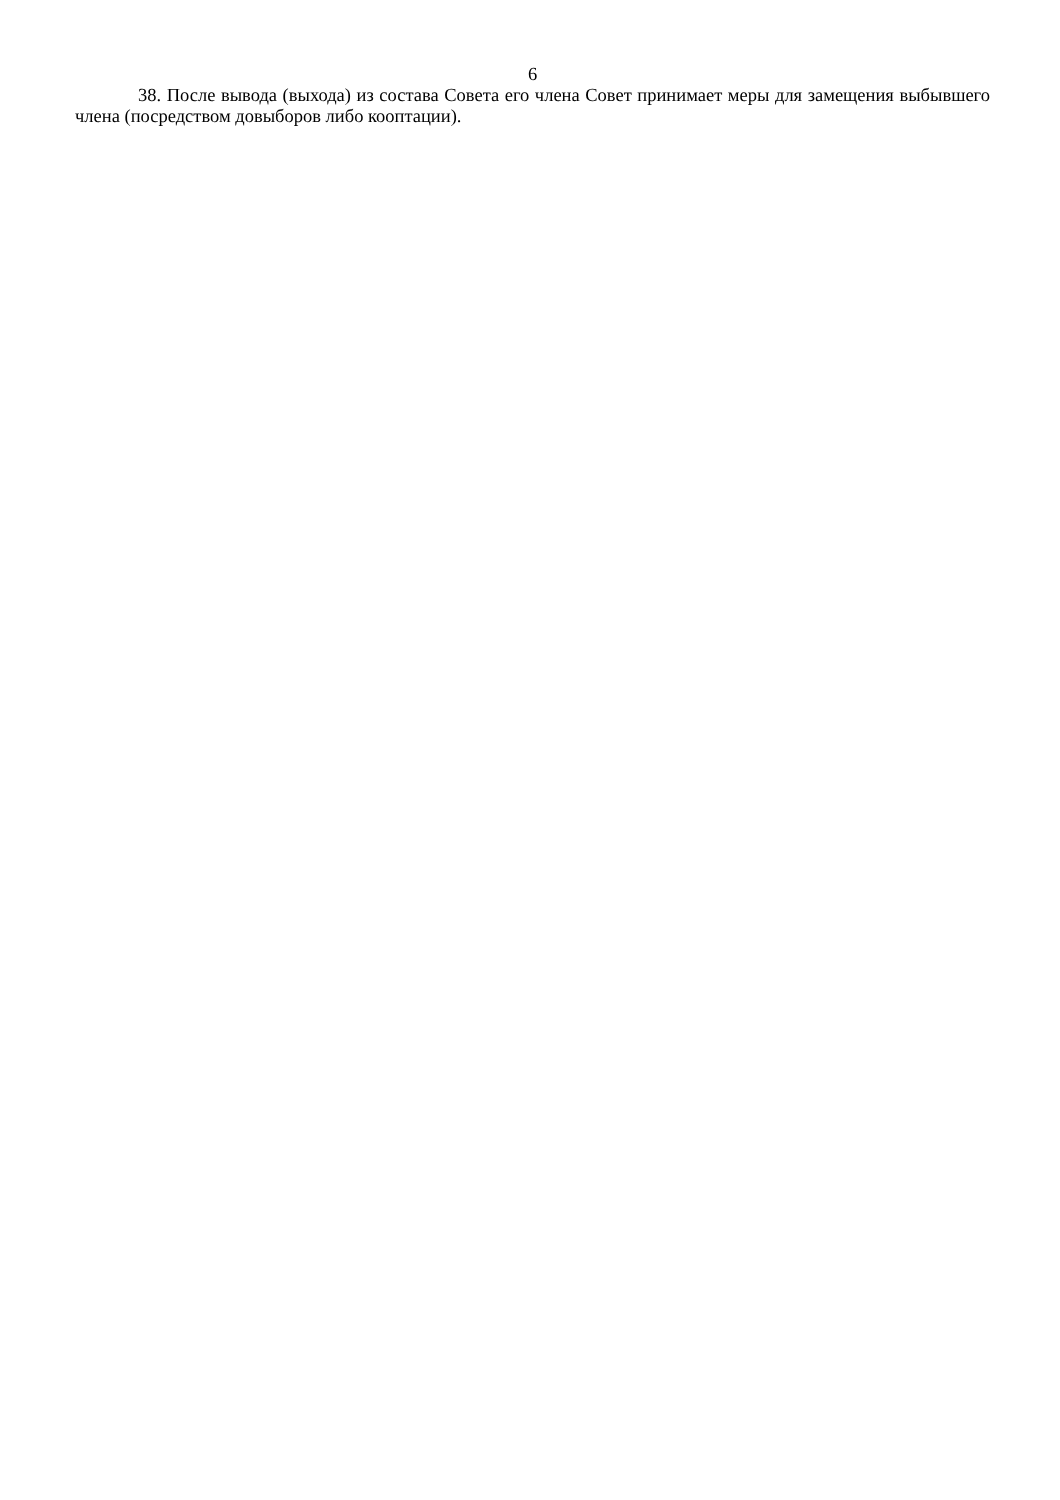6
38. После вывода (выхода) из состава Совета его члена Совет принимает меры для замещения выбывшего члена (посредством довыборов либо кооптации).